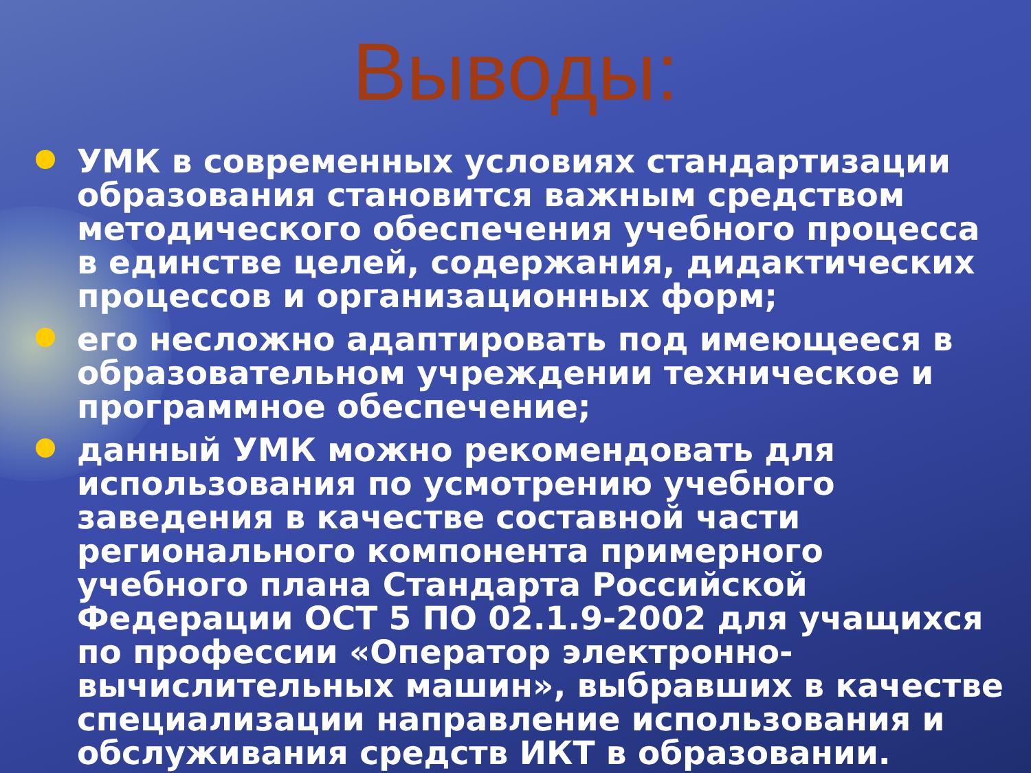Выводы:
УМК в современных условиях стандартизации образования становится важным средством методического обеспечения учебного процесса в единстве целей, содержания, дидактических процессов и организационных форм;
его несложно адаптировать под имеющееся в образовательном учреждении техническое и программное обеспечение;
данный УМК можно рекомендовать для использования по усмотрению учебного заведения в качестве составной части регионального компонента примерного учебного плана Стандарта Российской Федерации ОСТ 5 ПО 02.1.9-2002 для учащихся по профессии «Оператор электронно-вычислительных машин», выбравших в качестве специализации направление использования и обслуживания средств ИКТ в образовании.